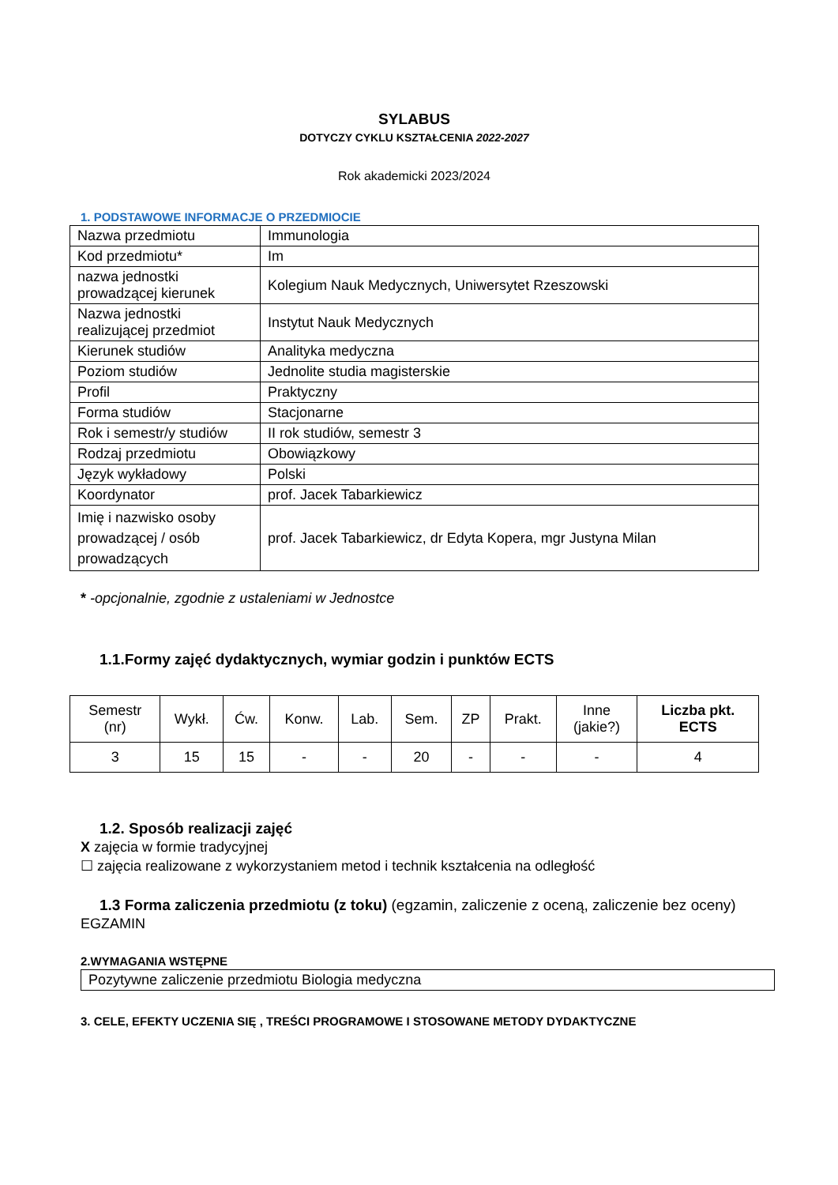SYLABUS
DOTYCZY CYKLU KSZTAŁCENIA 2022-2027
Rok akademicki 2023/2024
1. PODSTAWOWE INFORMACJE O PRZEDMIOCIE
| Nazwa przedmiotu | Immunologia |
| Kod przedmiotu* | Im |
| nazwa jednostki prowadzącej kierunek | Kolegium Nauk Medycznych, Uniwersytet Rzeszowski |
| Nazwa jednostki realizującej przedmiot | Instytut Nauk Medycznych |
| Kierunek studiów | Analityka medyczna |
| Poziom studiów | Jednolite studia magisterskie |
| Profil | Praktyczny |
| Forma studiów | Stacjonarne |
| Rok i semestr/y studiów | II rok studiów, semestr 3 |
| Rodzaj przedmiotu | Obowiązkowy |
| Język wykładowy | Polski |
| Koordynator | prof. Jacek Tabarkiewicz |
| Imię i nazwisko osoby prowadzącej / osób prowadzących | prof. Jacek Tabarkiewicz, dr Edyta Kopera, mgr Justyna Milan |
* -opcjonalnie, zgodnie z ustaleniami w Jednostce
1.1.Formy zajęć dydaktycznych, wymiar godzin i punktów ECTS
| Semestr (nr) | Wykł. | Ćw. | Konw. | Lab. | Sem. | ZP | Prakt. | Inne (jakie?) | Liczba pkt. ECTS |
| --- | --- | --- | --- | --- | --- | --- | --- | --- | --- |
| 3 | 15 | 15 | - | - | 20 | - | - | - | 4 |
1.2. Sposób realizacji zajęć
X zajęcia w formie tradycyjnej
☐ zajęcia realizowane z wykorzystaniem metod i technik kształcenia na odległość
1.3 Forma zaliczenia przedmiotu (z toku) (egzamin, zaliczenie z oceną, zaliczenie bez oceny)
EGZAMIN
2.WYMAGANIA WSTĘPNE
| Pozytywne zaliczenie przedmiotu Biologia medyczna |
3. CELE, EFEKTY UCZENIA SIĘ , TREŚCI PROGRAMOWE I STOSOWANE METODY DYDAKTYCZNE